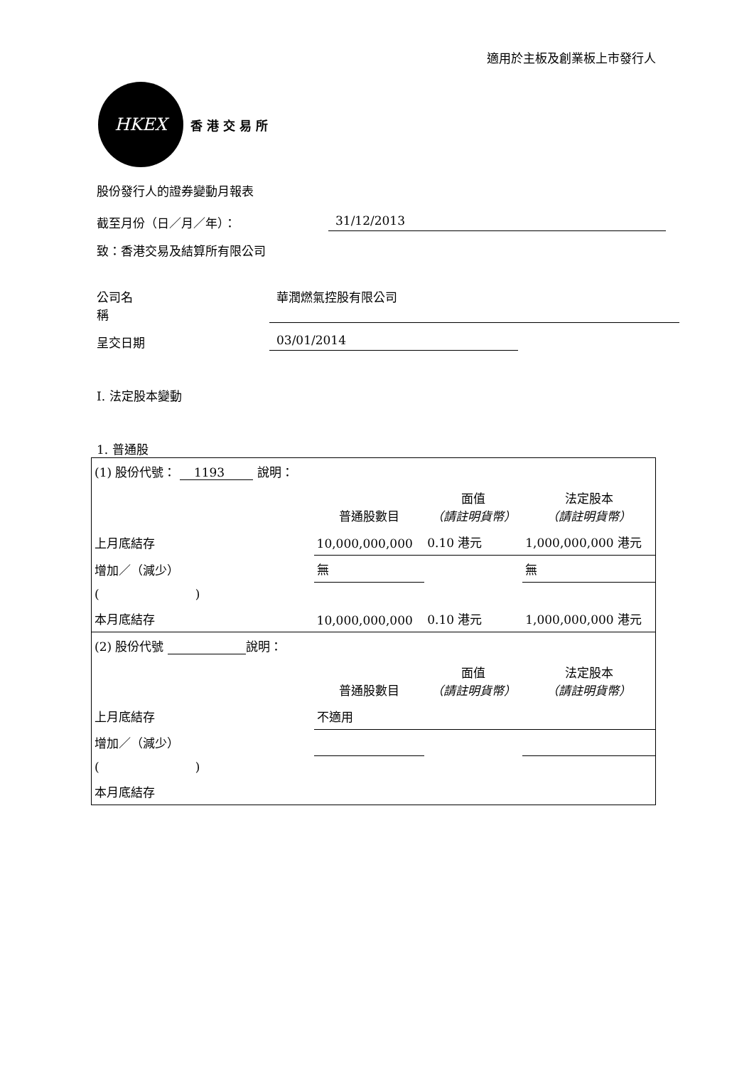適用於主板及創業板上市發行人
HKEX
香 港 交 易 所
股份發行人的證券變動月報表
截至月份（日／月／年）： 31/12/2013
致：香港交易及結算所有限公司
公司名稱 華潤燃氣控股有限公司
呈交日期 03/01/2014
I. 法定股本變動
1. 普通股
| (1) 股份代號： 1193 說明： | | | |
| | 普通股數目 | 面值 （請註明貨幣） | 法定股本 （請註明貨幣） |
| 上月底結存 | 10,000,000,000 | 0.10 港元 | 1,000,000,000 港元 |
| 增加／（減少） | 無 | | 無 |
| ( ) | | | |
| 本月底結存 | 10,000,000,000 | 0.10 港元 | 1,000,000,000 港元 |
| (2) 股份代號 說明： | | | |
| | 普通股數目 | 面值 （請註明貨幣） | 法定股本 （請註明貨幣） |
| 上月底結存 | 不適用 | | |
| 增加／（減少） | | | |
| ( ) | | | |
| 本月底結存 | | | |